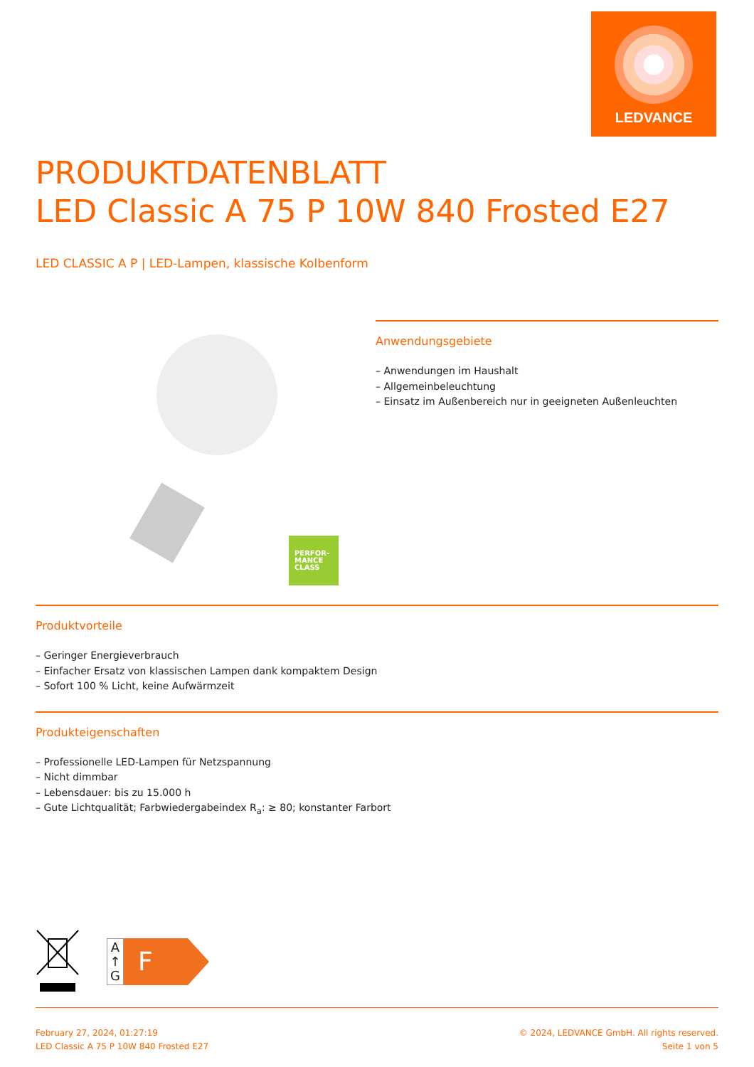LEDVANCE
PRODUKTDATENBLATT
LED Classic A 75 P 10W 840 Frosted E27
LED CLASSIC A P | LED-Lampen, klassische Kolbenform
PERFOR-
MANCE
CLASS
Anwendungsgebiete
– Anwendungen im Haushalt
– Allgemeinbeleuchtung
– Einsatz im Außenbereich nur in geeigneten Außenleuchten
Produktvorteile
– Geringer Energieverbrauch
– Einfacher Ersatz von klassischen Lampen dank kompaktem Design
– Sofort 100 % Licht, keine Aufwärmzeit
Produkteigenschaften
– Professionelle LED-Lampen für Netzspannung
– Nicht dimmbar
– Lebensdauer: bis zu 15.000 h
– Gute Lichtqualität; Farbwiedergabeindex R<sub>a</sub>: ≥ 80; konstanter Farbort
A
↑
G
F
February 27, 2024, 01:27:19
LED Classic A 75 P 10W 840 Frosted E27
© 2024, LEDVANCE GmbH. All rights reserved.
Seite 1 von 5